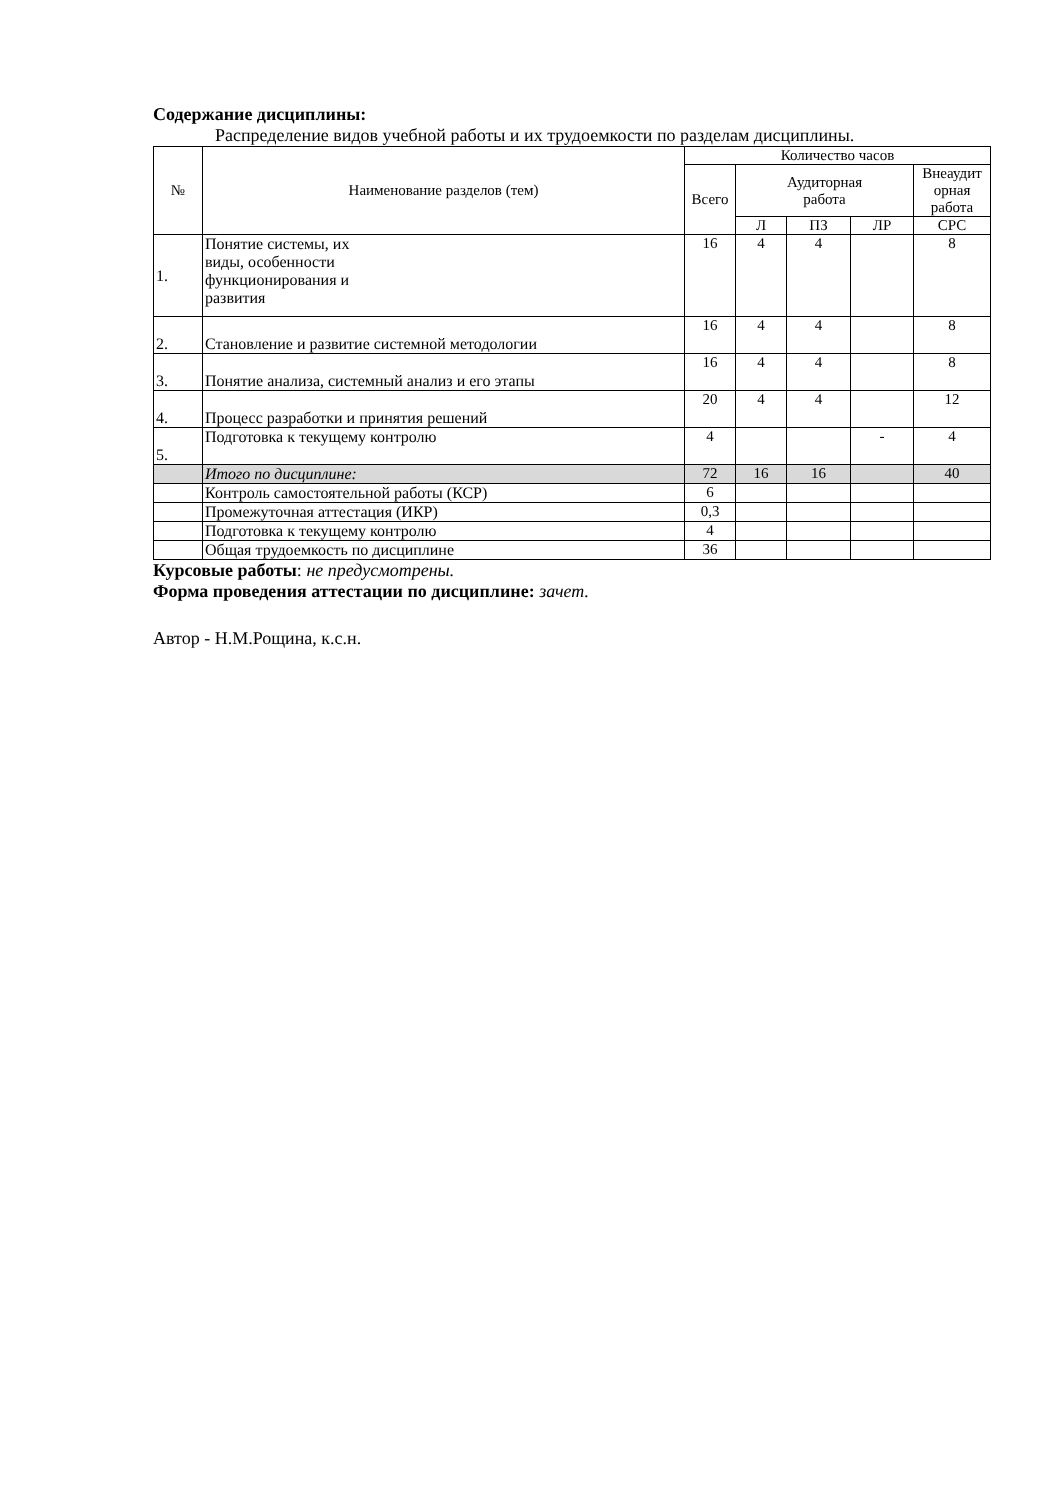Содержание дисциплины:
Распределение видов учебной работы и их трудоемкости по разделам дисциплины.
| № | Наименование разделов (тем) | Количество часов | | | | |
| --- | --- | --- | --- | --- | --- | --- |
| | | Всего | Аудиторная работа | | | Внеаудит орная работа |
| | | | Л | ПЗ | ЛР | СРС |
| 1. | Понятие системы, их виды, особенности функционирования и развития | 16 | 4 | 4 | | 8 |
| 2. | Становление и развитие системной методологии | 16 | 4 | 4 | | 8 |
| 3. | Понятие анализа, системный анализ и его этапы | 16 | 4 | 4 | | 8 |
| 4. | Процесс разработки и принятия решений | 20 | 4 | 4 | | 12 |
| 5. | Подготовка к текущему контролю | 4 | | | - | 4 |
| | Итого по дисциплине: | 72 | 16 | 16 | | 40 |
| | Контроль самостоятельной работы (КСР) | 6 | | | | |
| | Промежуточная аттестация (ИКР) | 0,3 | | | | |
| | Подготовка к текущему контролю | 4 | | | | |
| | Общая трудоемкость по дисциплине | 36 | | | | |
Курсовые работы: не предусмотрены.
Форма проведения аттестации по дисциплине: зачет.
Автор - Н.М.Рощина, к.с.н.